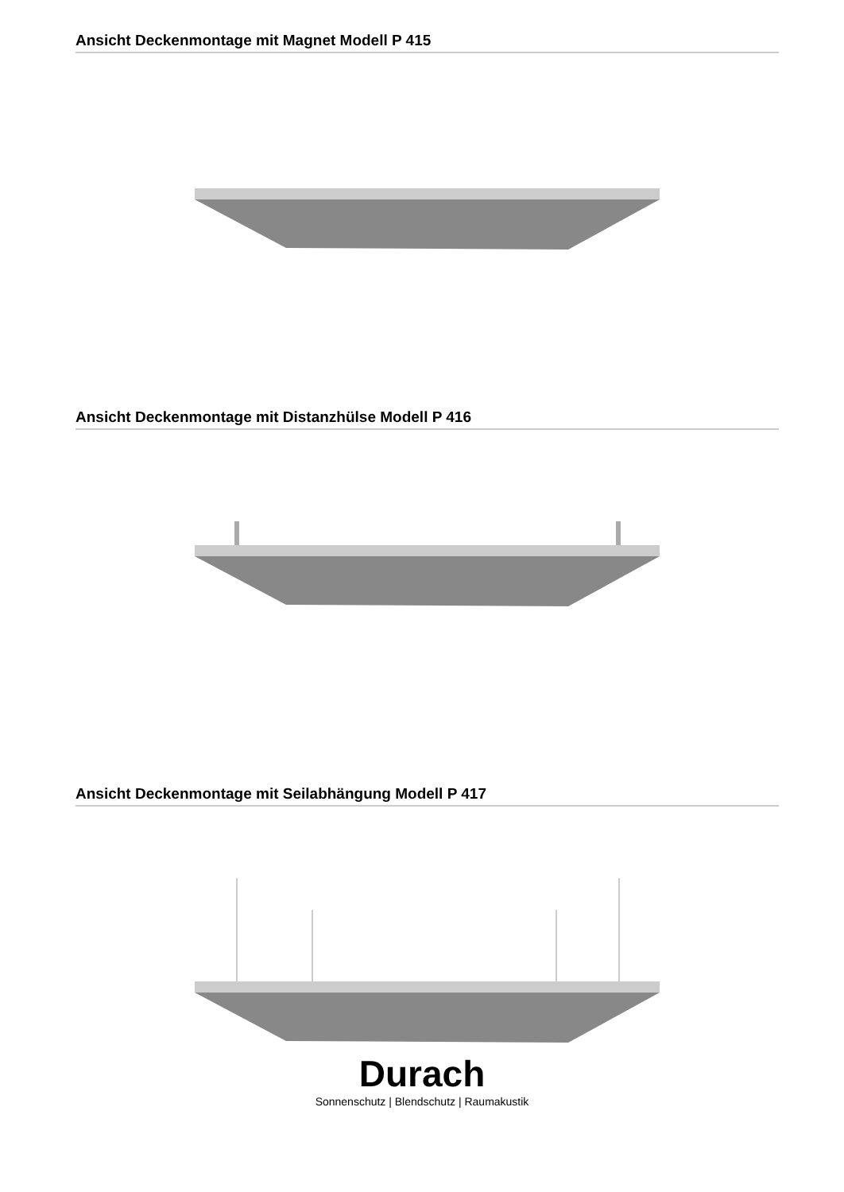Ansicht Deckenmontage mit Magnet Modell P 415
Ansicht Deckenmontage mit Distanzhülse Modell P 416
Ansicht Deckenmontage mit Seilabhängung Modell P 417
Durach
Sonnenschutz | Blendschutz | Raumakustik